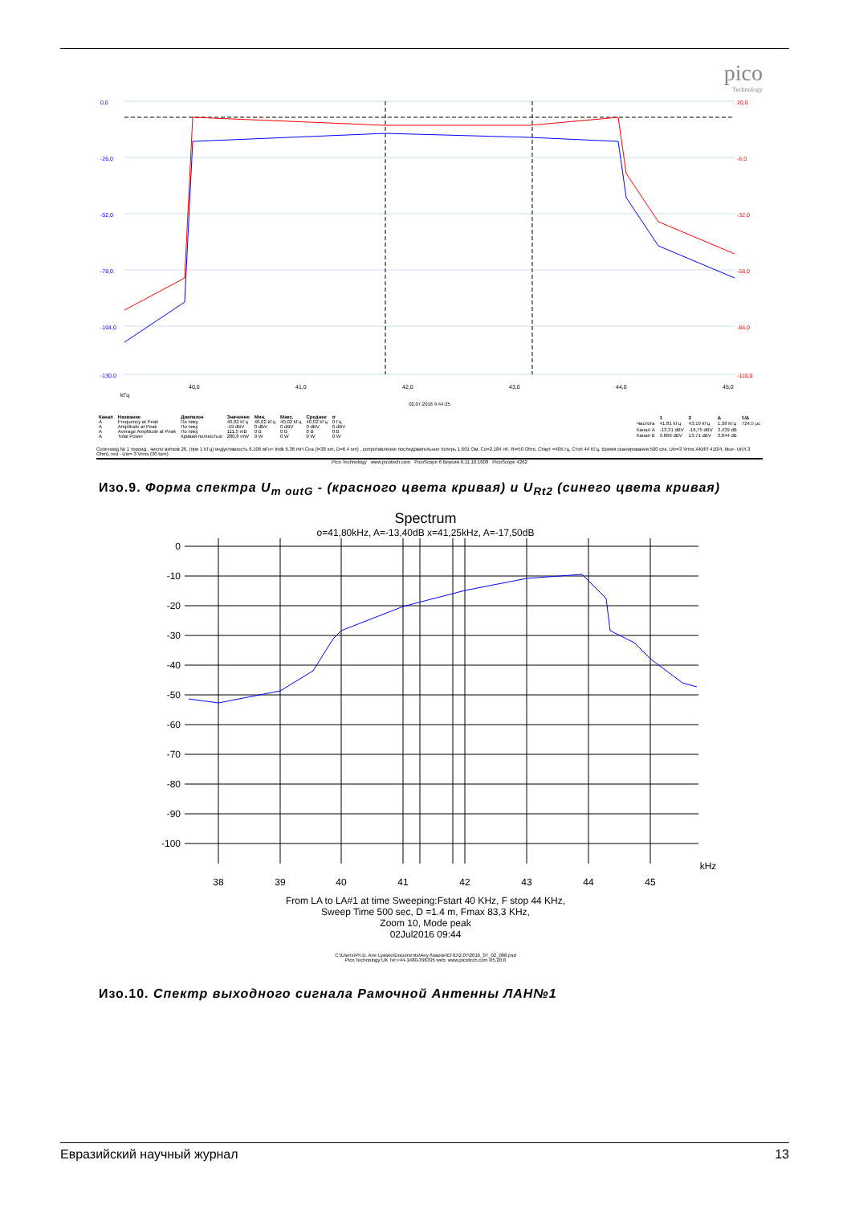pico
Technology
0,0
-26,0
-52,0
-78,0
-104,0
-130,0
20,0
-6,0
-32,0
-58,0
-84,0
-110,0
40,0
41,0
42,0
43,0
44,0
45,0
kГц
02.07.2016 9:44:25
| Канал | Название | Диапазон | Значение | Мин. | Макс. | Среднее | σ |
| --- | --- | --- | --- | --- | --- | --- | --- |
| A | Frequency at Peak | По пику | 40,02 kГц | 40,02 kГц | 40,02 kГц | 40,02 kГц | 0 Гц |
| A | Amplitude at Peak | По пику | -19 dBV | 0 dBV | 0 dBV | 0 dBV | 0 dBV |
| A | Average Amplitude at Peak | По пику | 111,5 mB | 0 B | 0 B | 0 B | 0 B |
| A | Total Power | Кривая полностью | 280,8 mW | 0 W | 0 W | 0 W | 0 W |
| | 1 | 2 | Δ | 1/Δ |
| --- | --- | --- | --- | --- |
| Частота | 41,81 kГц | 43,19 kГц | 1,38 kГц | 724,5 µс |
| Канал A | -13,31 dBV | -16,75 dBV | 3,439 dB | |
| Канал B | 9,866 dBV | 13,71 dBV | 3,844 dB | |
Соленоид № 1 тороид , число витков 26, (при 1 КГц) индуктивность 6.106 мГн+ Indk 6.36 mH Cea (l=38 sm, D=6.4 sm) , сопротивление последовательное потерь 1.601 Ом, Co=2.184 nF, Ri=50 Ohm, Старт =40К гц, Стоп 44 КГц, Время сканирования 500 сек, Uin=3 Vrms АКИП 410/4, blue- Ur(4.3 Ohm), red - Uin= 3 Vrms (30 turn)
Pico Technology www.picotech.com PicoScope 6 Версия 6.11.10.1608 PicoScope 4262
Изо.9. Форма спектра U<sub>m outG</sub> - (красного цвета кривая) и U<sub>Rt2</sub> (синего цвета кривая)
Spectrum
o=41,80kHz, A=-13,40dB x=41,25kHz, A=-17,50dB
0
-10
-20
-30
-40
-50
-60
-70
-80
-90
-100
38
39
40
41
42
43
44
45
kHz
From LA to LA#1 at time Sweeping:Fstart 40 KHz, F stop 44 KHz,
Sweep Time 500 sec, D =1.4 m, Fmax 83,3 KHz,
Zoom 10, Mode peak
02Jul2016 09:44
C:\Users\Ph.D. Ane Lyasko\Documents\Aey ñoaoüe\EHD\2.07\2016_07_02_008.psd
Pico Technology UK Tel:+44-1480-396395 web: www.picotech.com R5.20.8
Изо.10. Спектр выходного сигнала Рамочной Антенны ЛАН№1
Евразийский научный журнал 13